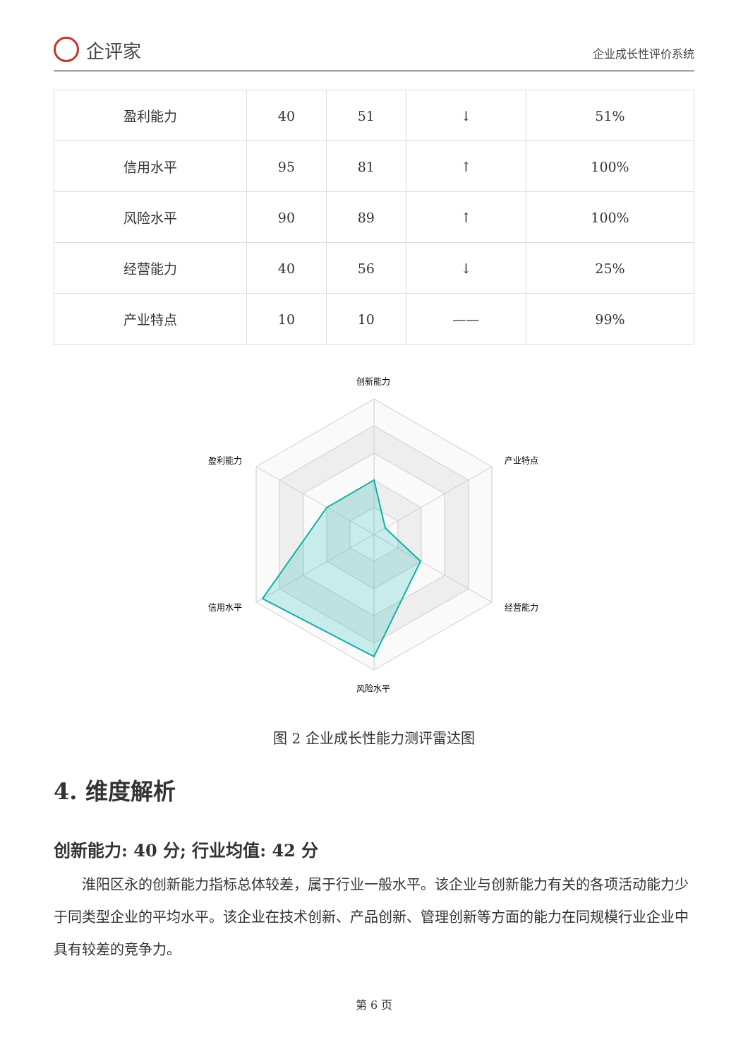企评家
企业成长性评价系统
| 盈利能力 | 40 | 51 | ↓ | 51% |
| 信用水平 | 95 | 81 | ↑ | 100% |
| 风险水平 | 90 | 89 | ↑ | 100% |
| 经营能力 | 40 | 56 | ↓ | 25% |
| 产业特点 | 10 | 10 | —— | 99% |
创新能力
产业特点
经营能力
风险水平
信用水平
盈利能力
图 2 企业成长性能力测评雷达图
4. 维度解析
创新能力: 40 分; 行业均值: 42 分
淮阳区永的创新能力指标总体较差，属于行业一般水平。该企业与创新能力有关的各项活动能力少于同类型企业的平均水平。该企业在技术创新、产品创新、管理创新等方面的能力在同规模行业企业中具有较差的竞争力。
第 6 页